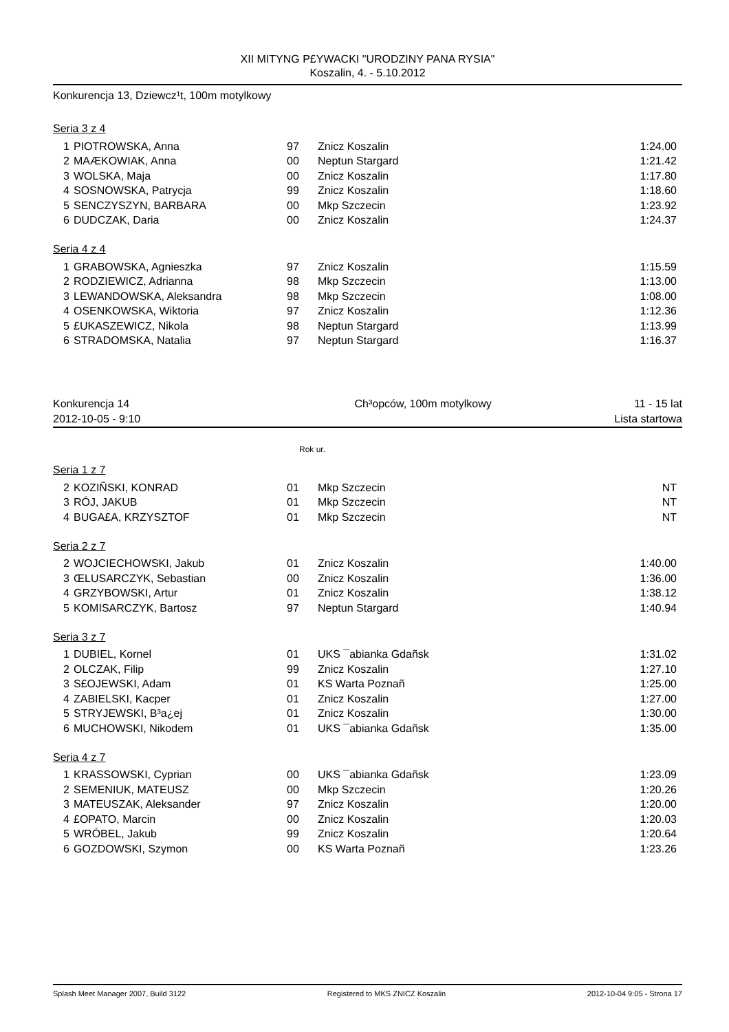XII MITYNG P£YWACKI "URODZINY PANA RYSIA"
Koszalin, 4. - 5.10.2012
Konkurencja 13, Dziewcz¹t, 100m motylkowy
Seria 3 z 4
| 1 | PIOTROWSKA, Anna | 97 | Znicz Koszalin | 1:24.00 |
| 2 | MAÆKOWIAK, Anna | 00 | Neptun Stargard | 1:21.42 |
| 3 | WOLSKA, Maja | 00 | Znicz Koszalin | 1:17.80 |
| 4 | SOSNOWSKA, Patrycja | 99 | Znicz Koszalin | 1:18.60 |
| 5 | SENCZYSZYN, BARBARA | 00 | Mkp Szczecin | 1:23.92 |
| 6 | DUDCZAK, Daria | 00 | Znicz Koszalin | 1:24.37 |
Seria 4 z 4
| 1 | GRABOWSKA, Agnieszka | 97 | Znicz Koszalin | 1:15.59 |
| 2 | RODZIEWICZ, Adrianna | 98 | Mkp Szczecin | 1:13.00 |
| 3 | LEWANDOWSKA, Aleksandra | 98 | Mkp Szczecin | 1:08.00 |
| 4 | OSENKOWSKA, Wiktoria | 97 | Znicz Koszalin | 1:12.36 |
| 5 | £UKASZEWICZ, Nikola | 98 | Neptun Stargard | 1:13.99 |
| 6 | STRADOMSKA, Natalia | 97 | Neptun Stargard | 1:16.37 |
Konkurencja 14 Ch³opców, 100m motylkowy 11 - 15 lat
2012-10-05 - 9:10 Lista startowa
Rok ur.
Seria 1 z 7
| 2 | KOZIÑSKI, KONRAD | 01 | Mkp Szczecin | NT |
| 3 | RÓJ, JAKUB | 01 | Mkp Szczecin | NT |
| 4 | BUGA£A, KRZYSZTOF | 01 | Mkp Szczecin | NT |
Seria 2 z 7
| 2 | WOJCIECHOWSKI, Jakub | 01 | Znicz Koszalin | 1:40.00 |
| 3 | ŒLUSARCZYK, Sebastian | 00 | Znicz Koszalin | 1:36.00 |
| 4 | GRZYBOWSKI, Artur | 01 | Znicz Koszalin | 1:38.12 |
| 5 | KOMISARCZYK, Bartosz | 97 | Neptun Stargard | 1:40.94 |
Seria 3 z 7
| 1 | DUBIEL, Kornel | 01 | UKS ¯abianka Gdañsk | 1:31.02 |
| 2 | OLCZAK, Filip | 99 | Znicz Koszalin | 1:27.10 |
| 3 | S£OJEWSKI, Adam | 01 | KS Warta Poznañ | 1:25.00 |
| 4 | ZABIELSKI, Kacper | 01 | Znicz Koszalin | 1:27.00 |
| 5 | STRYJEWSKI, B³a¿ej | 01 | Znicz Koszalin | 1:30.00 |
| 6 | MUCHOWSKI, Nikodem | 01 | UKS ¯abianka Gdañsk | 1:35.00 |
Seria 4 z 7
| 1 | KRASSOWSKI, Cyprian | 00 | UKS ¯abianka Gdañsk | 1:23.09 |
| 2 | SEMENIUK, MATEUSZ | 00 | Mkp Szczecin | 1:20.26 |
| 3 | MATEUSZAK, Aleksander | 97 | Znicz Koszalin | 1:20.00 |
| 4 | £OPATO, Marcin | 00 | Znicz Koszalin | 1:20.03 |
| 5 | WRÓBEL, Jakub | 99 | Znicz Koszalin | 1:20.64 |
| 6 | GOZDOWSKI, Szymon | 00 | KS Warta Poznañ | 1:23.26 |
Splash Meet Manager 2007, Build 3122 Registered to MKS ZNICZ Koszalin 2012-10-04 9:05 - Strona 17